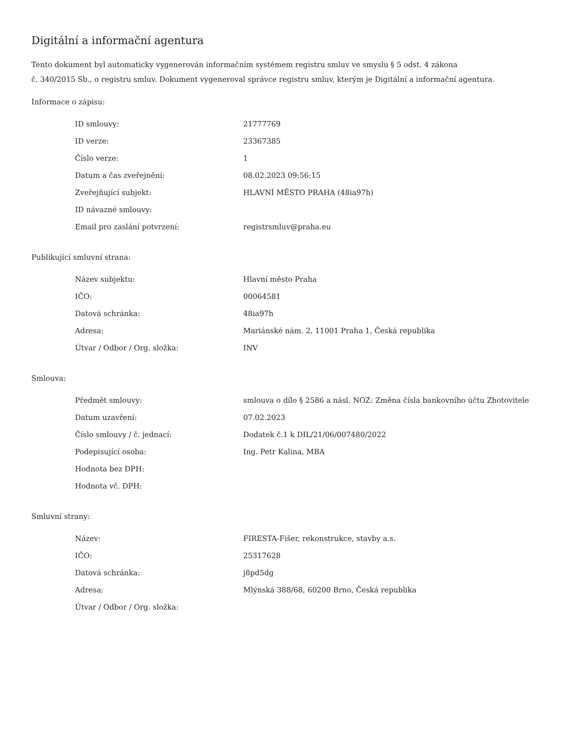Digitální a informační agentura
Tento dokument byl automaticky vygenerován informačním systémem registru smluv ve smyslu § 5 odst. 4 zákona
č. 340/2015 Sb., o registru smluv. Dokument vygeneroval správce registru smluv, kterým je Digitální a informační agentura.
Informace o zápisu:
| ID smlouvy: | 21777769 |
| ID verze: | 23367385 |
| Číslo verze: | 1 |
| Datum a čas zveřejnění: | 08.02.2023 09:56:15 |
| Zveřejňující subjekt: | HLAVNÍ MĚSTO PRAHA (48ia97h) |
| ID návazné smlouvy: | |
| Email pro zaslání potvrzení: | registrsmluv@praha.eu |
Publikující smluvní strana:
| Název subjektu: | Hlavní město Praha |
| IČO: | 00064581 |
| Datová schránka: | 48ia97h |
| Adresa: | Mariánské nám. 2, 11001 Praha 1, Česká republika |
| Útvar / Odbor / Org. složka: | INV |
Smlouva:
| Předmět smlouvy: | smlouva o dílo § 2586 a násl. NOZ: Změna čísla bankovního účtu Zhotovitele |
| Datum uzavření: | 07.02.2023 |
| Číslo smlouvy / č. jednací: | Dodatek č.1 k DIL/21/06/007480/2022 |
| Podepisující osoba: | Ing. Petr Kalina, MBA |
| Hodnota bez DPH: | |
| Hodnota vč. DPH: | |
Smluvní strany:
| Název: | FIRESTA-Fišer, rekonstrukce, stavby a.s. |
| IČO: | 25317628 |
| Datová schránka: | j8pd5dg |
| Adresa: | Mlýnská 388/68, 60200 Brno, Česká republika |
| Útvar / Odbor / Org. složka: | |